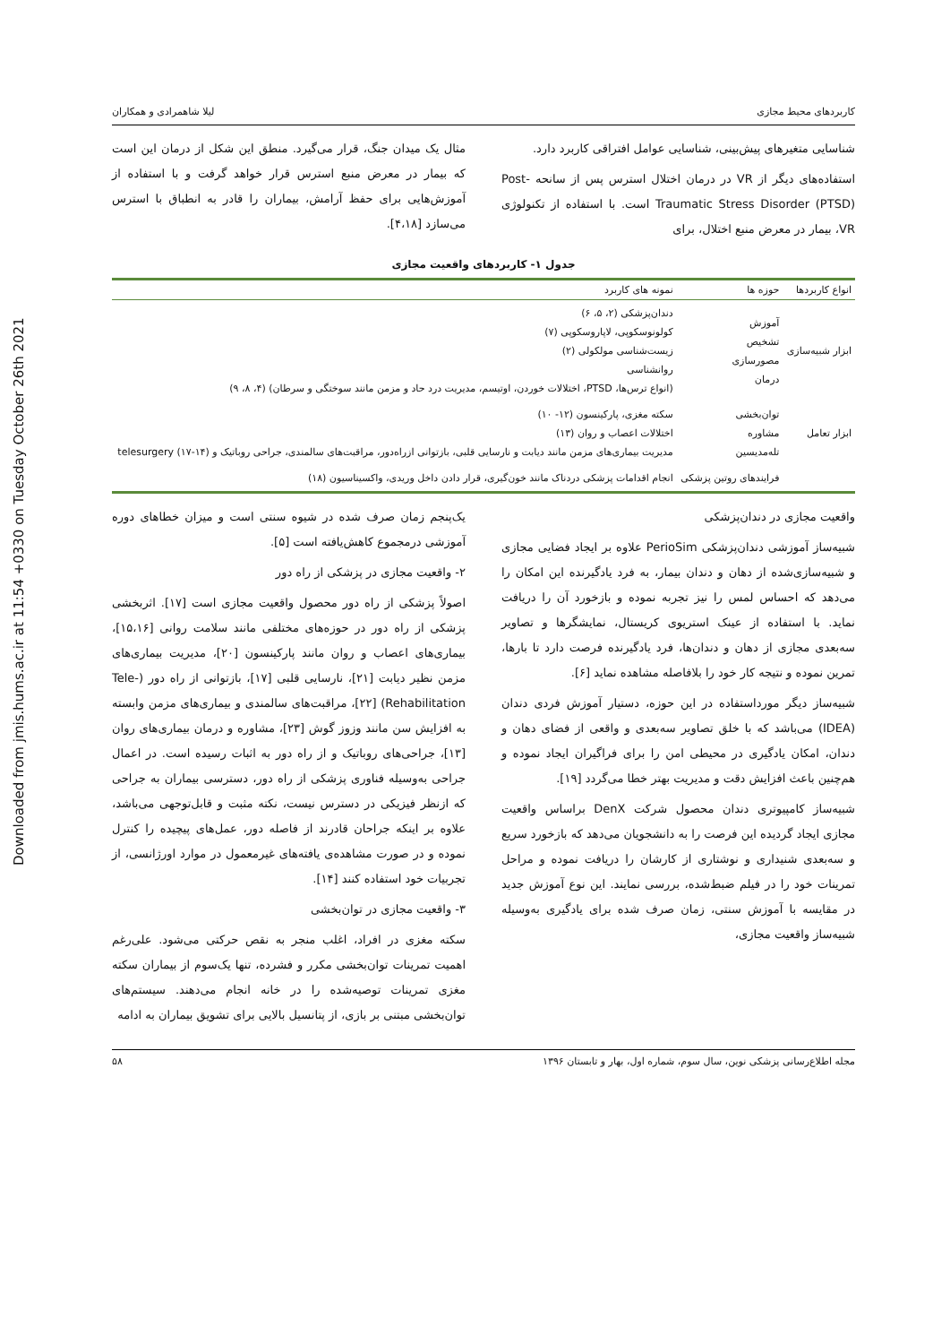Downloaded from jmis.hums.ac.ir at 11:54 +0330 on Tuesday October 26th 2021
کاربردهای محیط مجازی لیلا شاهمرادی و همکاران
شناسایی متغیرهای پیش‌بینی، شناسایی عوامل افتراقی کاربرد دارد.
استفاده‌های دیگر از VR در درمان اختلال استرس پس از سانحه Post-Traumatic Stress Disorder (PTSD) است. با استفاده از تکنولوژی VR، بیمار در معرض منبع اختلال، برای
مثال یک میدان جنگ، قرار می‌گیرد. منطق این شکل از درمان این است که بیمار در معرض منبع استرس قرار خواهد گرفت و با استفاده از آموزش‌هایی برای حفظ آرامش، بیماران را قادر به انطباق با استرس می‌سازد [۴،۱۸].
جدول ۱- کاربردهای واقعیت مجازی
| انواع کاربردها | حوزه ها | نمونه های کاربرد |
| --- | --- | --- |
| ابزار شبیه‌سازی | آموزش تشخیص مصورسازی درمان | دندان‌پزشکی (۲، ۵، ۶) کولونوسکوپی، لاپاروسکوپی (۷) زیست‌شناسی مولکولی (۲) روانشناسی (انواع ترس‌ها، PTSD، اختلالات خوردن، اوتیسم، مدیریت درد حاد و مزمن مانند سوختگی و سرطان) (۴، ۸، ۹) |
| ابزار تعامل | توان‌بخشی مشاوره تله‌مدیسین | سکته مغزی، پارکینسون (۱۲- ۱۰) اختلالات اعصاب و روان (۱۳) مدیریت بیماری‌های مزمن مانند دیابت و نارسایی قلبی، بازتوانی ازراه‌دور، مراقبت‌های سالمندی، جراحی روباتیک و telesurgery (۱۷-۱۴) |
| | فرایندهای روتین پزشکی | انجام اقدامات پزشکی دردناک مانند خون‌گیری، قرار دادن داخل وریدی، واکسیناسیون (۱۸) |
واقعیت مجازی در دندان‌پزشکی
شبیه‌ساز آموزشی دندان‌پزشکی PerioSim علاوه بر ایجاد فضایی مجازی و شبیه‌سازی‌شده از دهان و دندان بیمار، به فرد یادگیرنده این امکان را می‌دهد که احساس لمس را نیز تجربه نموده و بازخورد آن را دریافت نماید. با استفاده از عینک استریوی کریستال، نمایشگرها و تصاویر سه‌بعدی مجازی از دهان و دندان‌ها، فرد یادگیرنده فرصت دارد تا بارها، تمرین نموده و نتیجه کار خود را بلافاصله مشاهده نماید [۶].
شبیه‌ساز دیگر مورداستفاده در این حوزه، دستیار آموزش فردی دندان (IDEA) می‌باشد که با خلق تصاویر سه‌بعدی و واقعی از فضای دهان و دندان، امکان یادگیری در محیطی امن را برای فراگیران ایجاد نموده و هم‌چنین باعث افزایش دقت و مدیریت بهتر خطا می‌گردد [۱۹].
شبیه‌ساز کامپیوتری دندان محصول شرکت DenX براساس واقعیت مجازی ایجاد گردیده این فرصت را به دانشجویان می‌دهد که بازخورد سریع و سه‌بعدی شنیداری و نوشتاری از کارشان را دریافت نموده و مراحل تمرینات خود را در فیلم ضبط‌شده، بررسی نمایند. این نوع آموزش جدید در مقایسه با آموزش سنتی، زمان صرف شده برای یادگیری به‌وسیله شبیه‌ساز واقعیت مجازی،
یک‌پنجم زمان صرف شده در شیوه سنتی است و میزان خطاهای دوره آموزشی درمجموع کاهش‌یافته است [۵].
۲- واقعیت مجازی در پزشکی از راه دور
اصولاً پزشکی از راه دور محصول واقعیت مجازی است [۱۷]. اثربخشی پزشکی از راه دور در حوزه‌های مختلفی مانند سلامت روانی [۱۵،۱۶]، بیماری‌های اعصاب و روان مانند پارکینسون [۲۰]، مدیریت بیماری‌های مزمن نظیر دیابت [۲۱]، نارسایی قلبی [۱۷]، بازتوانی از راه دور (Tele-Rehabilitation) [۲۲]، مراقبت‌های سالمندی و بیماری‌های مزمن وابسته به افزایش سن مانند وزوز گوش [۲۳]، مشاوره و درمان بیماری‌های روان [۱۳]، جراحی‌های روباتیک و از راه دور به اثبات رسیده است. در اعمال جراحی به‌وسیله فناوری پزشکی از راه دور، دسترسی بیماران به جراحی که ازنظر فیزیکی در دسترس نیست، نکته مثبت و قابل‌توجهی می‌باشد، علاوه بر اینکه جراحان قادرند از فاصله دور، عمل‌های پیچیده را کنترل نموده و در صورت مشاهده‌ی یافته‌های غیرمعمول در موارد اورژانسی، از تجربیات خود استفاده کنند [۱۴].
۳- واقعیت مجازی در توان‌بخشی
سکته مغزی در افراد، اغلب منجر به نقص حرکتی می‌شود. علی‌رغم اهمیت تمرینات توان‌بخشی مکرر و فشرده، تنها یک‌سوم از بیماران سکته مغزی تمرینات توصیه‌شده را در خانه انجام می‌دهند. سیستم‌های توان‌بخشی مبتنی بر بازی، از پتانسیل بالایی برای تشویق بیماران به ادامه
مجله اطلاع‌رسانی پزشکی نوین، سال سوم، شماره اول، بهار و تابستان ۱۳۹۶ ۵۸